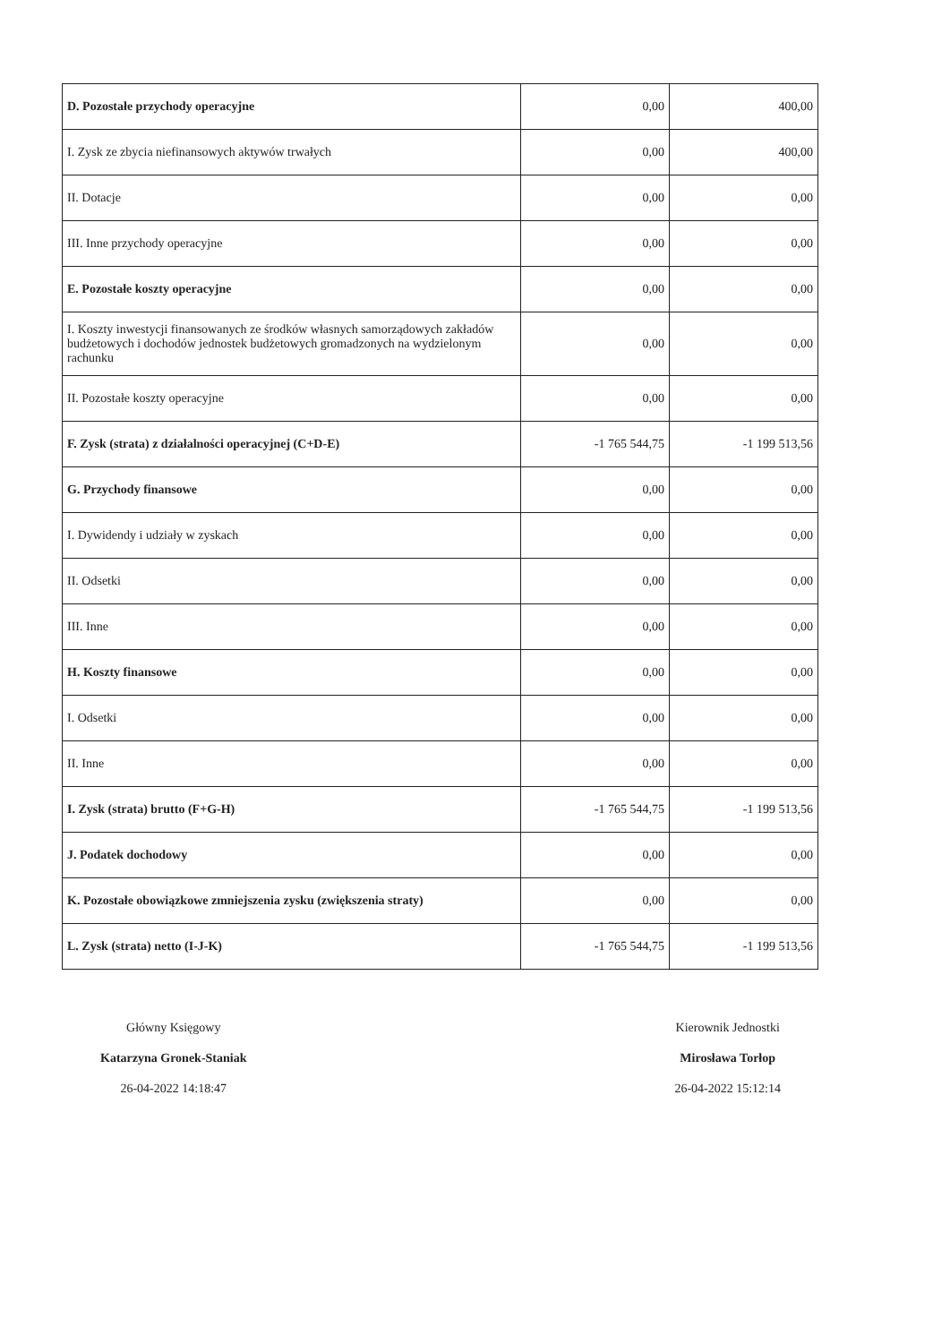| D. Pozostałe przychody operacyjne | 0,00 | 400,00 |
| I. Zysk ze zbycia niefinansowych aktywów trwałych | 0,00 | 400,00 |
| II. Dotacje | 0,00 | 0,00 |
| III. Inne przychody operacyjne | 0,00 | 0,00 |
| E. Pozostałe koszty operacyjne | 0,00 | 0,00 |
| I. Koszty inwestycji finansowanych ze środków własnych samorządowych zakładów budżetowych i dochodów jednostek budżetowych gromadzonych na wydzielonym rachunku | 0,00 | 0,00 |
| II. Pozostałe koszty operacyjne | 0,00 | 0,00 |
| F. Zysk (strata) z działalności operacyjnej (C+D-E) | -1 765 544,75 | -1 199 513,56 |
| G. Przychody finansowe | 0,00 | 0,00 |
| I. Dywidendy i udziały w zyskach | 0,00 | 0,00 |
| II. Odsetki | 0,00 | 0,00 |
| III. Inne | 0,00 | 0,00 |
| H. Koszty finansowe | 0,00 | 0,00 |
| I. Odsetki | 0,00 | 0,00 |
| II. Inne | 0,00 | 0,00 |
| I. Zysk (strata) brutto (F+G-H) | -1 765 544,75 | -1 199 513,56 |
| J. Podatek dochodowy | 0,00 | 0,00 |
| K. Pozostałe obowiązkowe zmniejszenia zysku (zwiększenia straty) | 0,00 | 0,00 |
| L. Zysk (strata) netto (I-J-K) | -1 765 544,75 | -1 199 513,56 |
Główny Księgowy
Katarzyna Gronek-Staniak
26-04-2022 14:18:47
Kierownik Jednostki
Mirosława Torłop
26-04-2022 15:12:14